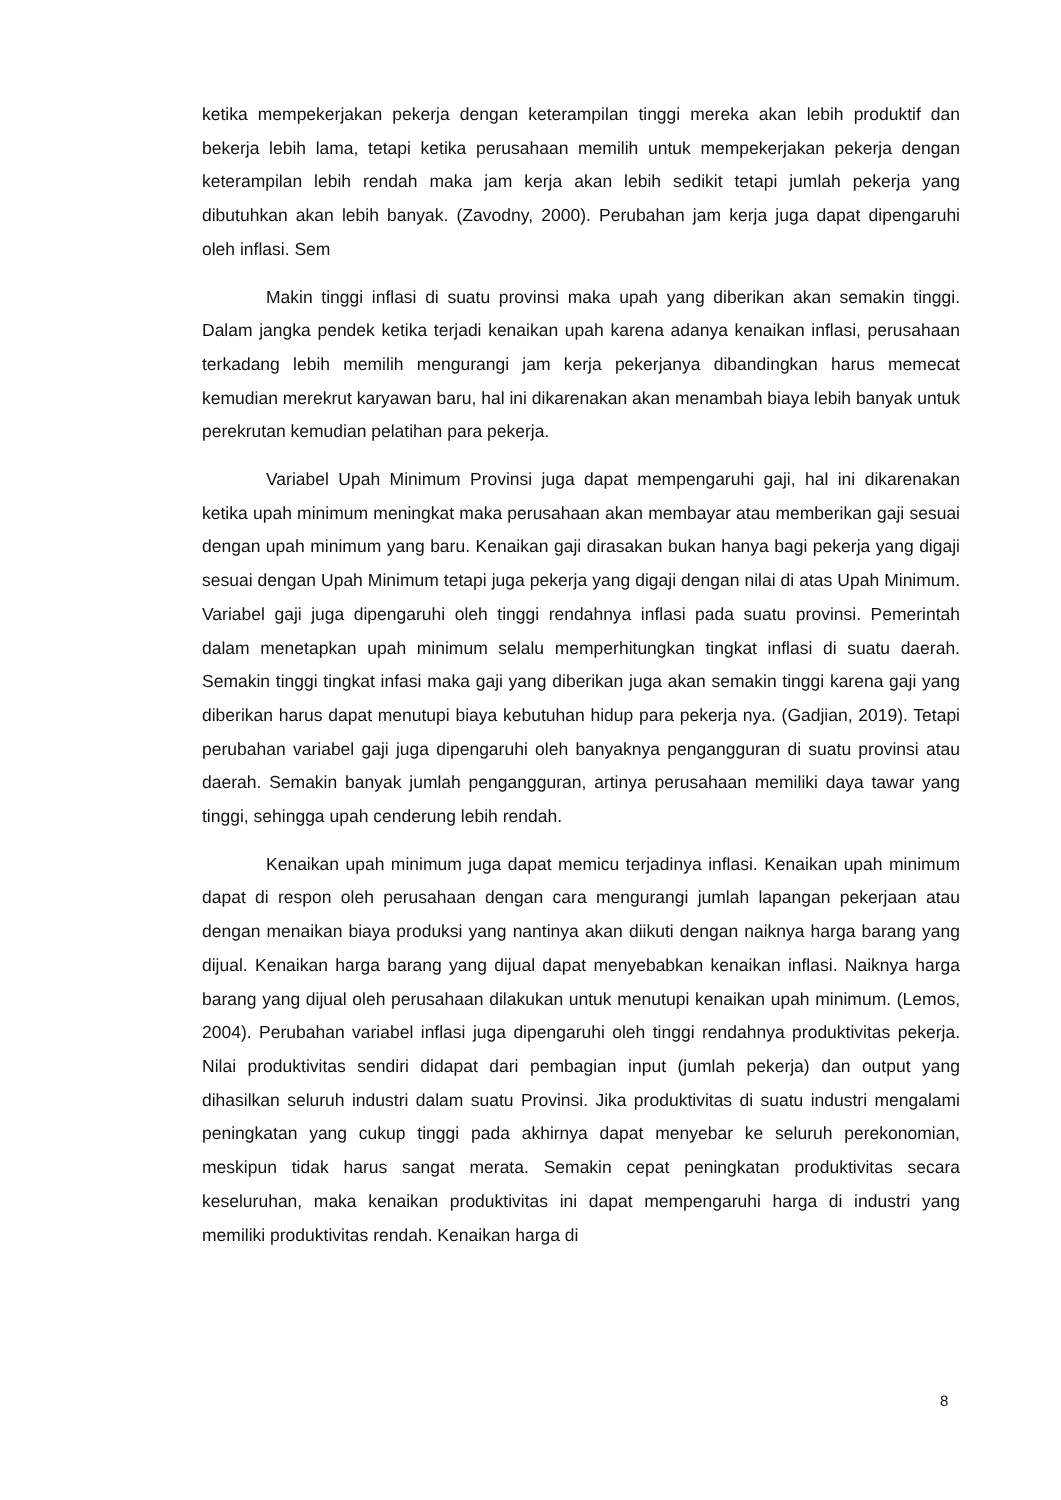ketika mempekerjakan pekerja dengan keterampilan tinggi mereka akan lebih produktif dan bekerja lebih lama, tetapi ketika perusahaan memilih untuk mempekerjakan pekerja dengan keterampilan lebih rendah maka jam kerja akan lebih sedikit tetapi jumlah pekerja yang dibutuhkan akan lebih banyak. (Zavodny, 2000). Perubahan jam kerja juga dapat dipengaruhi oleh inflasi. Sem
Makin tinggi inflasi di suatu provinsi maka upah yang diberikan akan semakin tinggi. Dalam jangka pendek ketika terjadi kenaikan upah karena adanya kenaikan inflasi, perusahaan terkadang lebih memilih mengurangi jam kerja pekerjanya dibandingkan harus memecat kemudian merekrut karyawan baru, hal ini dikarenakan akan menambah biaya lebih banyak untuk perekrutan kemudian pelatihan para pekerja.
Variabel Upah Minimum Provinsi juga dapat mempengaruhi gaji, hal ini dikarenakan ketika upah minimum meningkat maka perusahaan akan membayar atau memberikan gaji sesuai dengan upah minimum yang baru. Kenaikan gaji dirasakan bukan hanya bagi pekerja yang digaji sesuai dengan Upah Minimum tetapi juga pekerja yang digaji dengan nilai di atas Upah Minimum. Variabel gaji juga dipengaruhi oleh tinggi rendahnya inflasi pada suatu provinsi. Pemerintah dalam menetapkan upah minimum selalu memperhitungkan tingkat inflasi di suatu daerah. Semakin tinggi tingkat infasi maka gaji yang diberikan juga akan semakin tinggi karena gaji yang diberikan harus dapat menutupi biaya kebutuhan hidup para pekerja nya. (Gadjian, 2019). Tetapi perubahan variabel gaji juga dipengaruhi oleh banyaknya pengangguran di suatu provinsi atau daerah. Semakin banyak jumlah pengangguran, artinya perusahaan memiliki daya tawar yang tinggi, sehingga upah cenderung lebih rendah.
Kenaikan upah minimum juga dapat memicu terjadinya inflasi. Kenaikan upah minimum dapat di respon oleh perusahaan dengan cara mengurangi jumlah lapangan pekerjaan atau dengan menaikan biaya produksi yang nantinya akan diikuti dengan naiknya harga barang yang dijual. Kenaikan harga barang yang dijual dapat menyebabkan kenaikan inflasi. Naiknya harga barang yang dijual oleh perusahaan dilakukan untuk menutupi kenaikan upah minimum. (Lemos, 2004). Perubahan variabel inflasi juga dipengaruhi oleh tinggi rendahnya produktivitas pekerja. Nilai produktivitas sendiri didapat dari pembagian input (jumlah pekerja) dan output yang dihasilkan seluruh industri dalam suatu Provinsi. Jika produktivitas di suatu industri mengalami peningkatan yang cukup tinggi pada akhirnya dapat menyebar ke seluruh perekonomian, meskipun tidak harus sangat merata. Semakin cepat peningkatan produktivitas secara keseluruhan, maka kenaikan produktivitas ini dapat mempengaruhi harga di industri yang memiliki produktivitas rendah. Kenaikan harga di
8